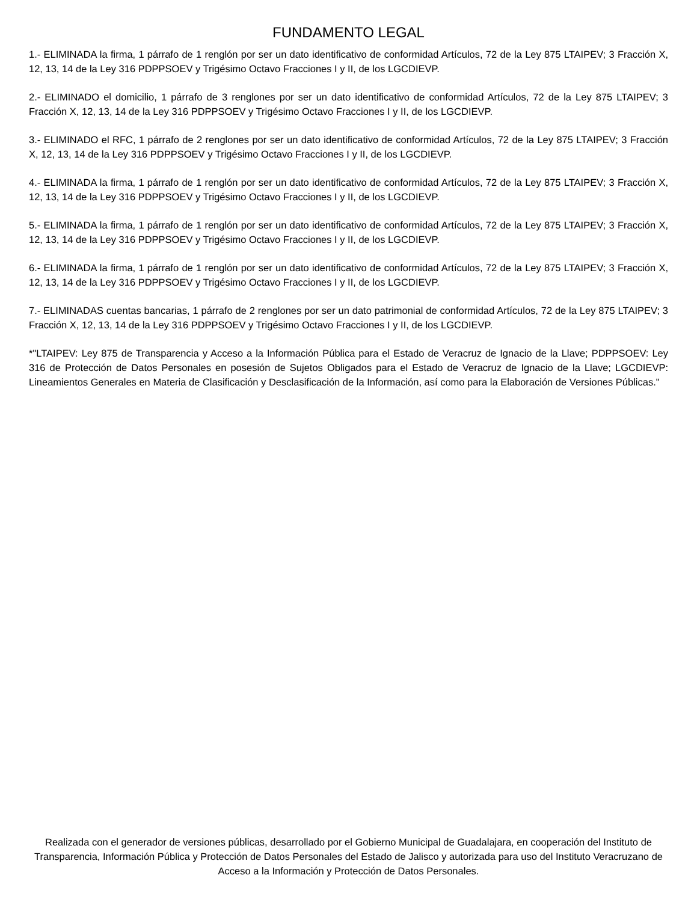FUNDAMENTO LEGAL
1.- ELIMINADA la firma, 1 párrafo de 1 renglón por ser un dato identificativo de conformidad Artículos, 72 de la Ley 875 LTAIPEV; 3 Fracción X, 12, 13, 14 de la Ley 316 PDPPSOEV y Trigésimo Octavo Fracciones I y II, de los LGCDIEVP.
2.- ELIMINADO el domicilio, 1 párrafo de 3 renglones por ser un dato identificativo de conformidad Artículos, 72 de la Ley 875 LTAIPEV; 3 Fracción X, 12, 13, 14 de la Ley 316 PDPPSOEV y Trigésimo Octavo Fracciones I y II, de los LGCDIEVP.
3.- ELIMINADO el RFC, 1 párrafo de 2 renglones por ser un dato identificativo de conformidad Artículos, 72 de la Ley 875 LTAIPEV; 3 Fracción X, 12, 13, 14 de la Ley 316 PDPPSOEV y Trigésimo Octavo Fracciones I y II, de los LGCDIEVP.
4.- ELIMINADA la firma, 1 párrafo de 1 renglón por ser un dato identificativo de conformidad Artículos, 72 de la Ley 875 LTAIPEV; 3 Fracción X, 12, 13, 14 de la Ley 316 PDPPSOEV y Trigésimo Octavo Fracciones I y II, de los LGCDIEVP.
5.- ELIMINADA la firma, 1 párrafo de 1 renglón por ser un dato identificativo de conformidad Artículos, 72 de la Ley 875 LTAIPEV; 3 Fracción X, 12, 13, 14 de la Ley 316 PDPPSOEV y Trigésimo Octavo Fracciones I y II, de los LGCDIEVP.
6.- ELIMINADA la firma, 1 párrafo de 1 renglón por ser un dato identificativo de conformidad Artículos, 72 de la Ley 875 LTAIPEV; 3 Fracción X, 12, 13, 14 de la Ley 316 PDPPSOEV y Trigésimo Octavo Fracciones I y II, de los LGCDIEVP.
7.- ELIMINADAS cuentas bancarias, 1 párrafo de 2 renglones por ser un dato patrimonial de conformidad Artículos, 72 de la Ley 875 LTAIPEV; 3 Fracción X, 12, 13, 14 de la Ley 316 PDPPSOEV y Trigésimo Octavo Fracciones I y II, de los LGCDIEVP.
*"LTAIPEV: Ley 875 de Transparencia y Acceso a la Información Pública para el Estado de Veracruz de Ignacio de la Llave; PDPPSOEV: Ley 316 de Protección de Datos Personales en posesión de Sujetos Obligados para el Estado de Veracruz de Ignacio de la Llave; LGCDIEVP: Lineamientos Generales en Materia de Clasificación y Desclasificación de la Información, así como para la Elaboración de Versiones Públicas."
Realizada con el generador de versiones públicas, desarrollado por el Gobierno Municipal de Guadalajara, en cooperación del Instituto de Transparencia, Información Pública y Protección de Datos Personales del Estado de Jalisco y autorizada para uso del Instituto Veracruzano de Acceso a la Información y Protección de Datos Personales.